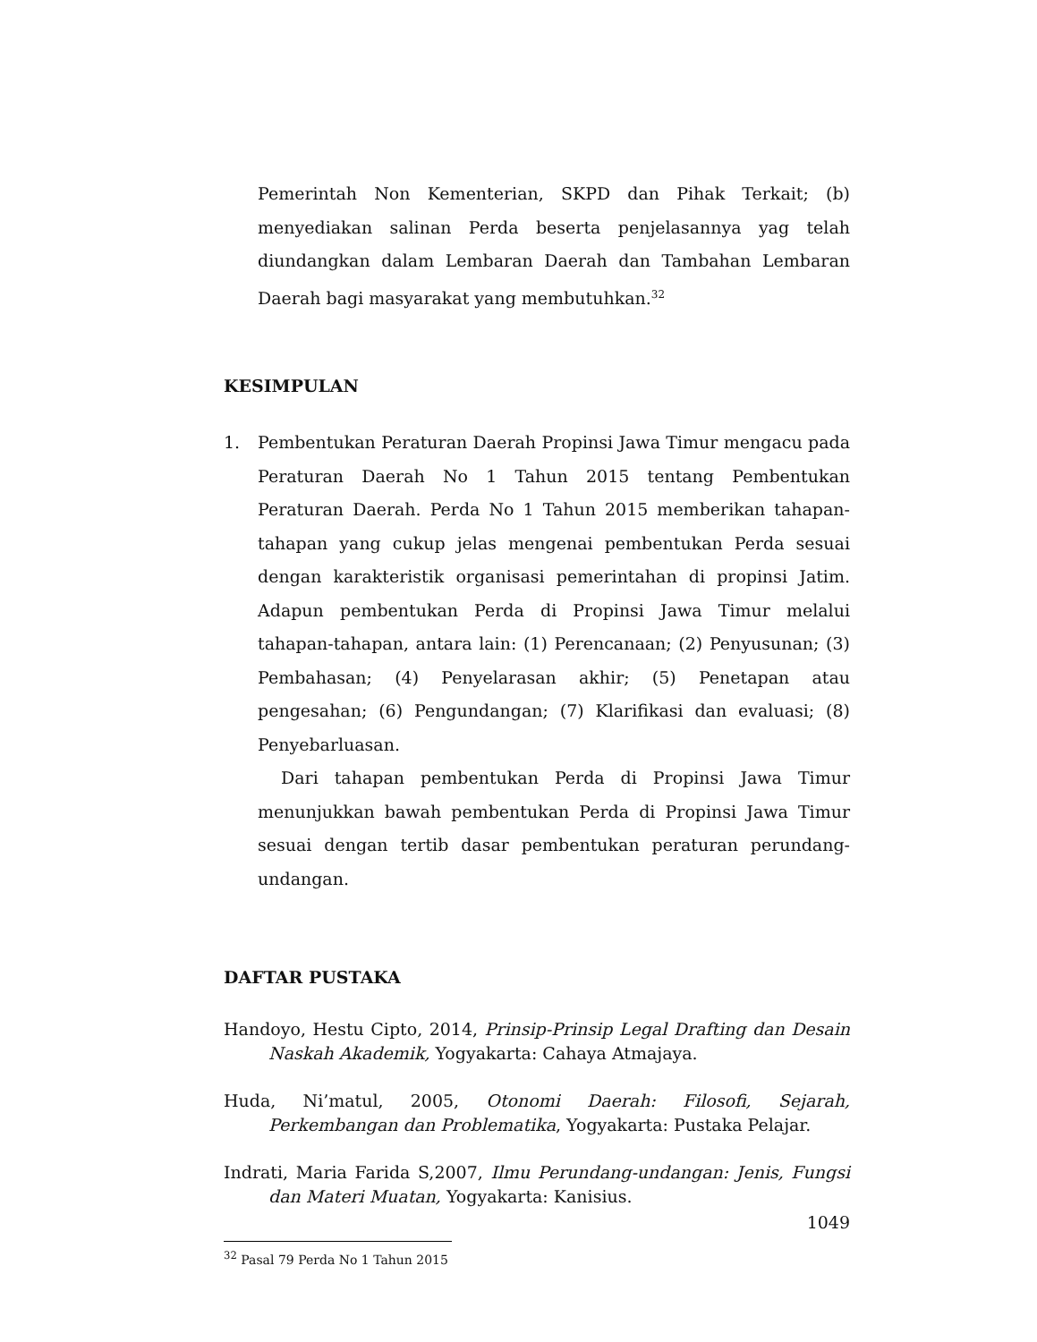Pemerintah Non Kementerian, SKPD dan Pihak Terkait; (b) menyediakan salinan Perda beserta penjelasannya yag telah diundangkan dalam Lembaran Daerah dan Tambahan Lembaran Daerah bagi masyarakat yang membutuhkan.<sup>32</sup>
KESIMPULAN
1. Pembentukan Peraturan Daerah Propinsi Jawa Timur mengacu pada Peraturan Daerah No 1 Tahun 2015 tentang Pembentukan Peraturan Daerah. Perda No 1 Tahun 2015 memberikan tahapan-tahapan yang cukup jelas mengenai pembentukan Perda sesuai dengan karakteristik organisasi pemerintahan di propinsi Jatim. Adapun pembentukan Perda di Propinsi Jawa Timur melalui tahapan-tahapan, antara lain: (1) Perencanaan; (2) Penyusunan; (3) Pembahasan; (4) Penyelarasan akhir; (5) Penetapan atau pengesahan; (6) Pengundangan; (7) Klarifikasi dan evaluasi; (8) Penyebarluasan.
Dari tahapan pembentukan Perda di Propinsi Jawa Timur menunjukkan bawah pembentukan Perda di Propinsi Jawa Timur sesuai dengan tertib dasar pembentukan peraturan perundang-undangan.
DAFTAR PUSTAKA
Handoyo, Hestu Cipto, 2014, Prinsip-Prinsip Legal Drafting dan Desain Naskah Akademik, Yogyakarta: Cahaya Atmajaya.
Huda, Ni’matul, 2005, Otonomi Daerah: Filosofi, Sejarah, Perkembangan dan Problematika, Yogyakarta: Pustaka Pelajar.
Indrati, Maria Farida S,2007, Ilmu Perundang-undangan: Jenis, Fungsi dan Materi Muatan, Yogyakarta: Kanisius.
<sup>32</sup> Pasal 79 Perda No 1 Tahun 2015
1049